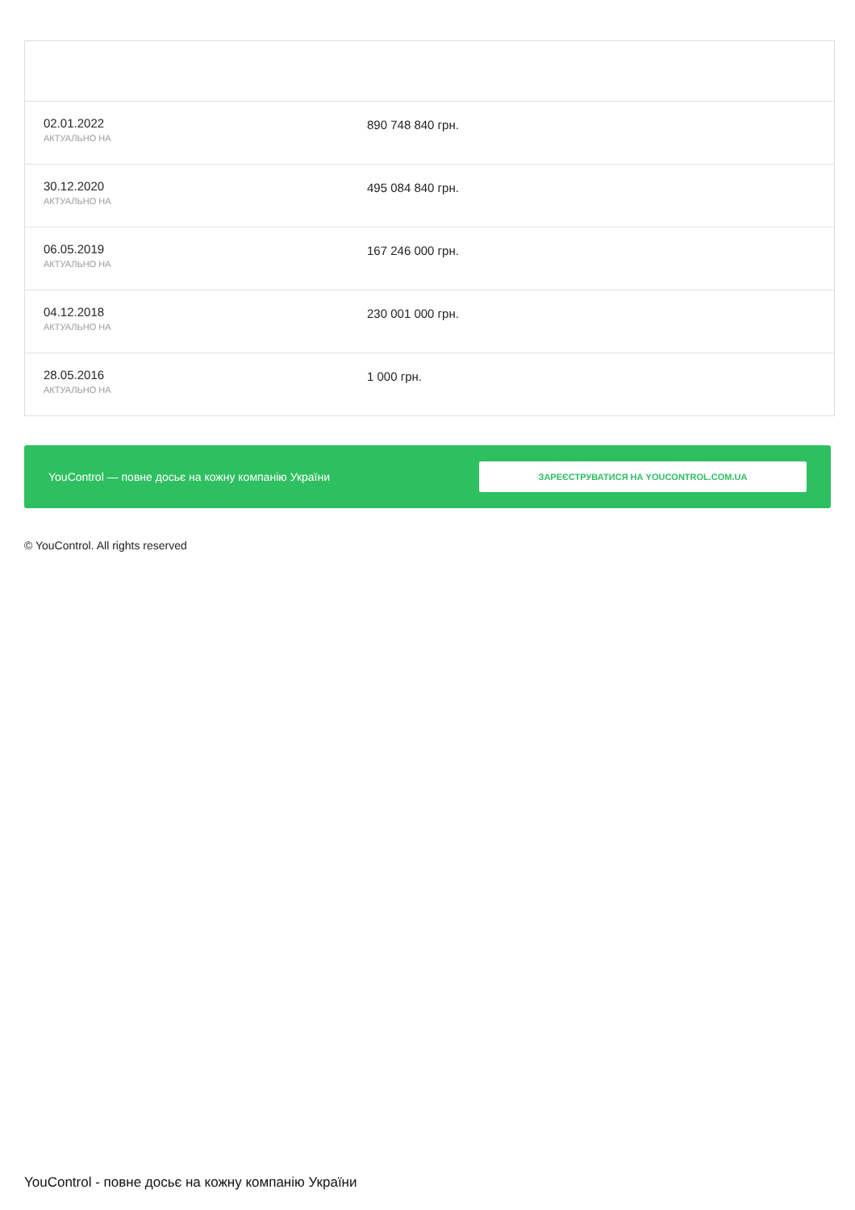| 02.01.2022 АКТУАЛЬНО НА | 890 748 840 грн. |
| 30.12.2020 АКТУАЛЬНО НА | 495 084 840 грн. |
| 06.05.2019 АКТУАЛЬНО НА | 167 246 000 грн. |
| 04.12.2018 АКТУАЛЬНО НА | 230 001 000 грн. |
| 28.05.2016 АКТУАЛЬНО НА | 1 000 грн. |
YouControl — повне досьє на кожну компанію України ЗАРЕЄСТРУВАТИСЯ НА YOUCONTROL.COM.UA
© YouControl. All rights reserved
YouControl - повне досьє на кожну компанію України